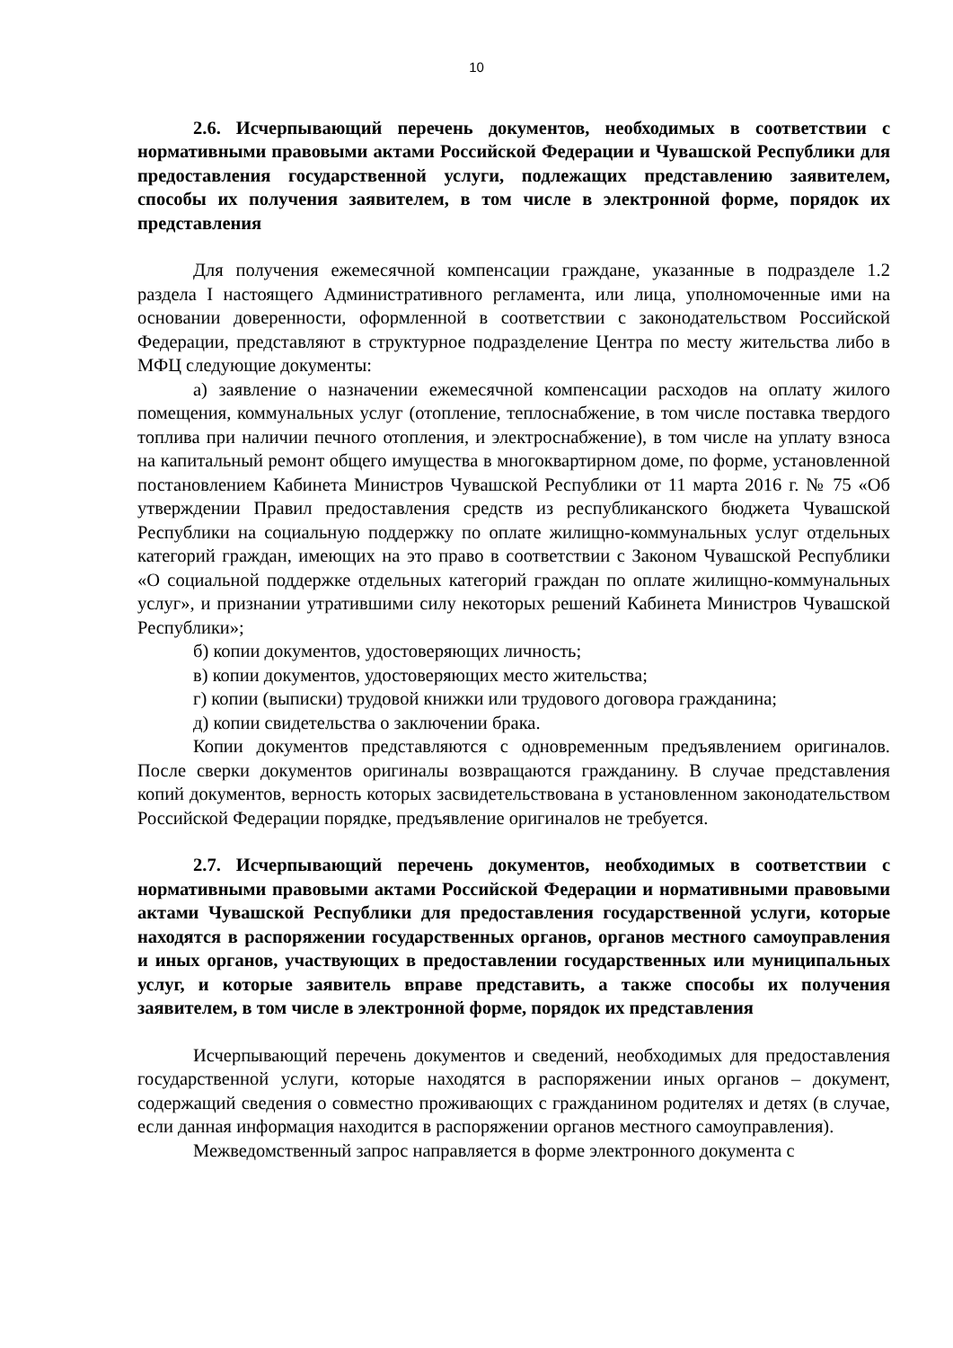10
2.6. Исчерпывающий перечень документов, необходимых в соответствии с нормативными правовыми актами Российской Федерации и Чувашской Республики для предоставления государственной услуги, подлежащих представлению заявителем, способы их получения заявителем, в том числе в электронной форме, порядок их представления
Для получения ежемесячной компенсации граждане, указанные в подразделе 1.2 раздела I настоящего Административного регламента, или лица, уполномоченные ими на основании доверенности, оформленной в соответствии с законодательством Российской Федерации, представляют в структурное подразделение Центра по месту жительства либо в МФЦ следующие документы:
а) заявление о назначении ежемесячной компенсации расходов на оплату жилого помещения, коммунальных услуг (отопление, теплоснабжение, в том числе поставка твердого топлива при наличии печного отопления, и электроснабжение), в том числе на уплату взноса на капитальный ремонт общего имущества в многоквартирном доме, по форме, установленной постановлением Кабинета Министров Чувашской Республики от 11 марта 2016 г. № 75 «Об утверждении Правил предоставления средств из республиканского бюджета Чувашской Республики на социальную поддержку по оплате жилищно-коммунальных услуг отдельных категорий граждан, имеющих на это право в соответствии с Законом Чувашской Республики «О социальной поддержке отдельных категорий граждан по оплате жилищно-коммунальных услуг», и признании утратившими силу некоторых решений Кабинета Министров Чувашской Республики»;
б) копии документов, удостоверяющих личность;
в) копии документов, удостоверяющих место жительства;
г) копии (выписки) трудовой книжки или трудового договора гражданина;
д) копии свидетельства о заключении брака.
Копии документов представляются с одновременным предъявлением оригиналов. После сверки документов оригиналы возвращаются гражданину. В случае представления копий документов, верность которых засвидетельствована в установленном законодательством Российской Федерации порядке, предъявление оригиналов не требуется.
2.7. Исчерпывающий перечень документов, необходимых в соответствии с нормативными правовыми актами Российской Федерации и нормативными правовыми актами Чувашской Республики для предоставления государственной услуги, которые находятся в распоряжении государственных органов, органов местного самоуправления и иных органов, участвующих в предоставлении государственных или муниципальных услуг, и которые заявитель вправе представить, а также способы их получения заявителем, в том числе в электронной форме, порядок их представления
Исчерпывающий перечень документов и сведений, необходимых для предоставления государственной услуги, которые находятся в распоряжении иных органов – документ, содержащий сведения о совместно проживающих с гражданином родителях и детях (в случае, если данная информация находится в распоряжении органов местного самоуправления).
Межведомственный запрос направляется в форме электронного документа с